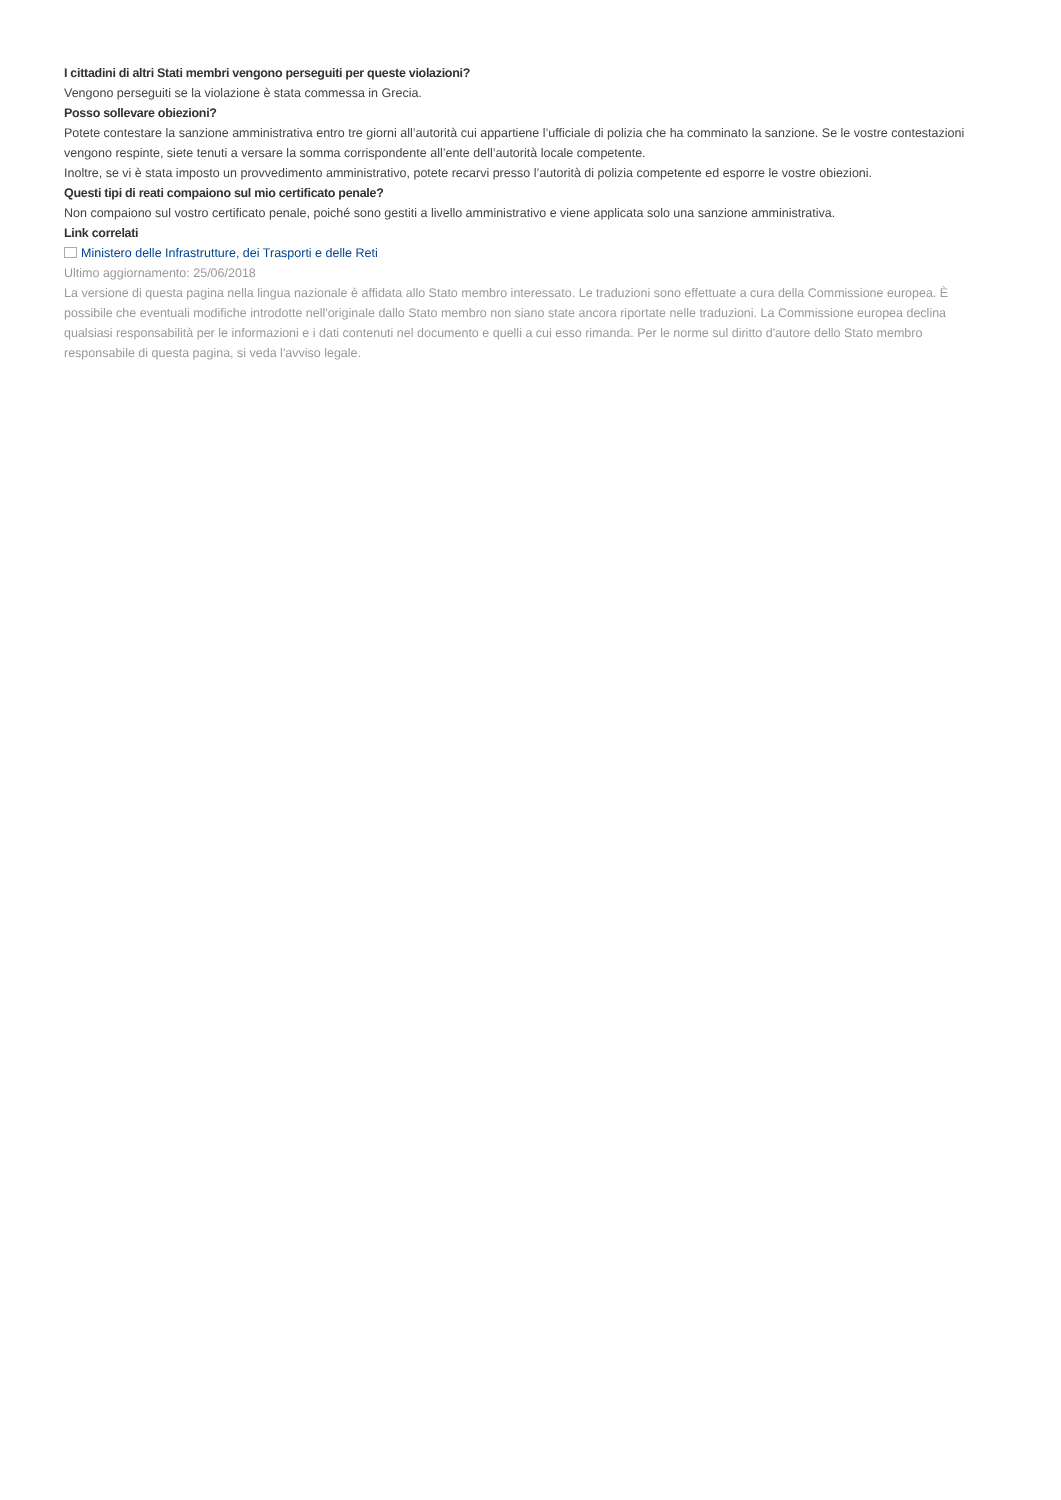I cittadini di altri Stati membri vengono perseguiti per queste violazioni?
Vengono perseguiti se la violazione è stata commessa in Grecia.
Posso sollevare obiezioni?
Potete contestare la sanzione amministrativa entro tre giorni all’autorità cui appartiene l’ufficiale di polizia che ha comminato la sanzione. Se le vostre contestazioni vengono respinte, siete tenuti a versare la somma corrispondente all’ente dell’autorità locale competente.
Inoltre, se vi è stata imposto un provvedimento amministrativo, potete recarvi presso l’autorità di polizia competente ed esporre le vostre obiezioni.
Questi tipi di reati compaiono sul mio certificato penale?
Non compaiono sul vostro certificato penale, poiché sono gestiti a livello amministrativo e viene applicata solo una sanzione amministrativa.
Link correlati
Ministero delle Infrastrutture, dei Trasporti e delle Reti
Ultimo aggiornamento: 25/06/2018
La versione di questa pagina nella lingua nazionale è affidata allo Stato membro interessato. Le traduzioni sono effettuate a cura della Commissione europea. È possibile che eventuali modifiche introdotte nell'originale dallo Stato membro non siano state ancora riportate nelle traduzioni. La Commissione europea declina qualsiasi responsabilità per le informazioni e i dati contenuti nel documento e quelli a cui esso rimanda. Per le norme sul diritto d'autore dello Stato membro responsabile di questa pagina, si veda l'avviso legale.